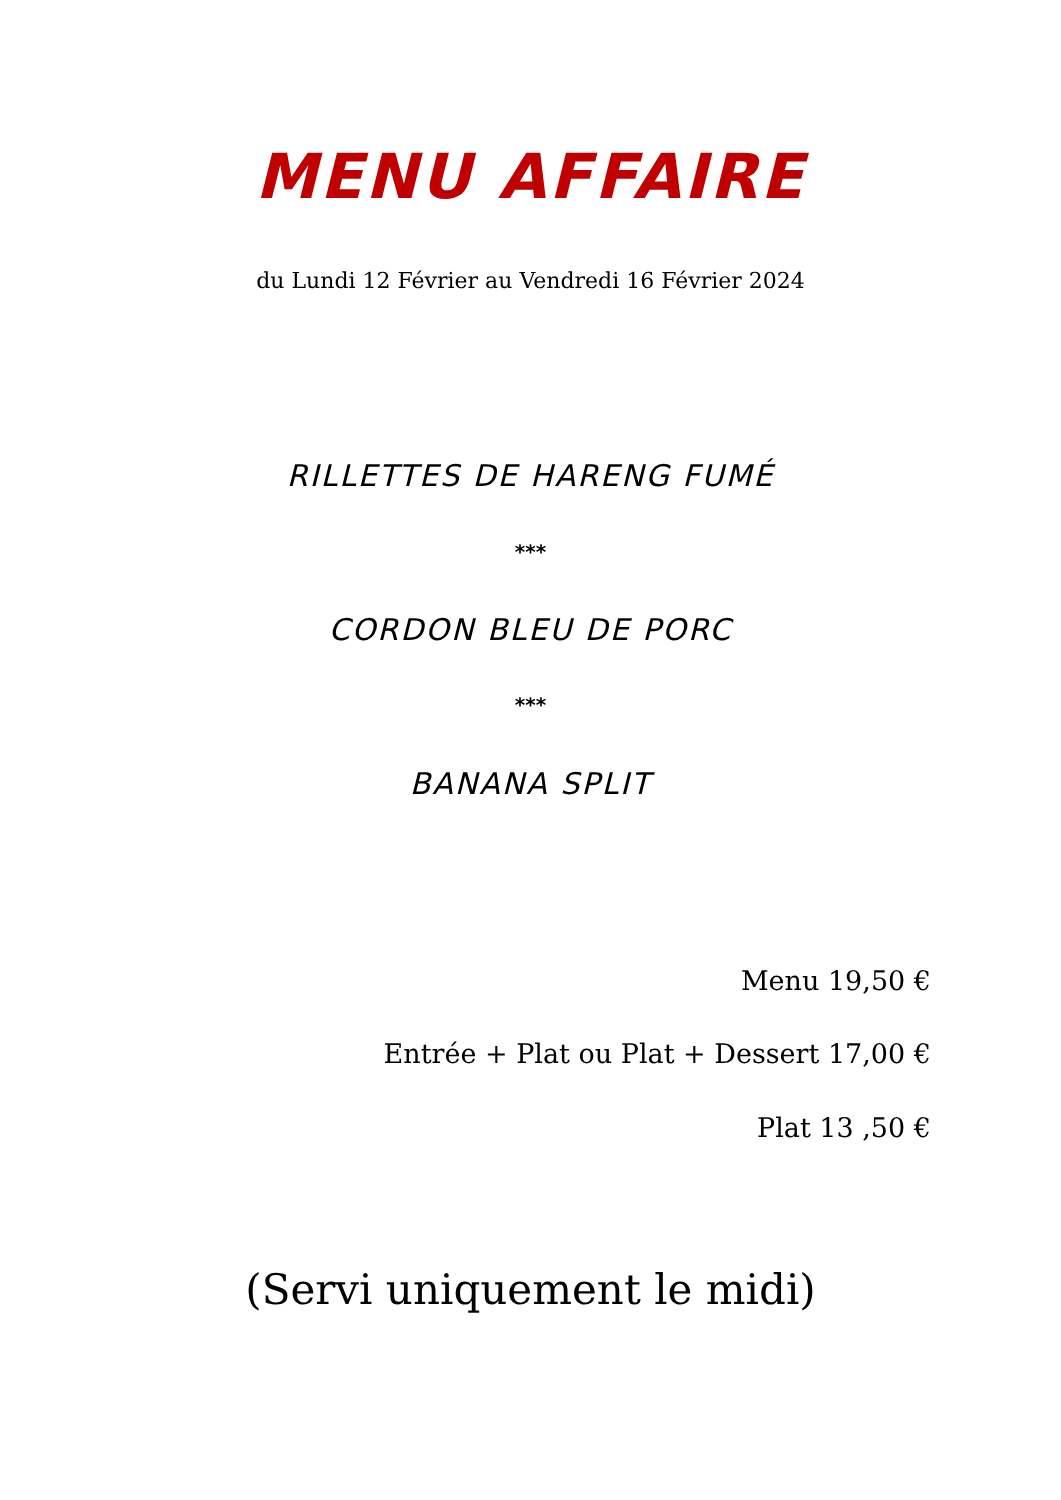MENU AFFAIRE
du Lundi 12 Février au Vendredi 16 Février 2024
RILLETTES DE HARENG FUMÉ
***
CORDON BLEU DE PORC
***
BANANA SPLIT
Menu 19,50 €
Entrée + Plat ou Plat + Dessert 17,00 €
Plat 13 ,50 €
(Servi uniquement le midi)